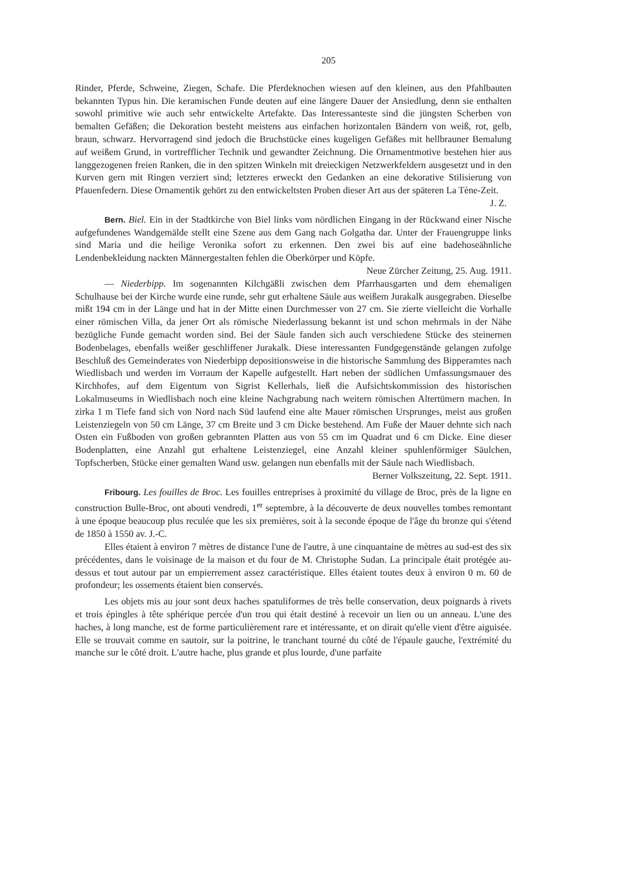205
Rinder, Pferde, Schweine, Ziegen, Schafe. Die Pferdeknochen wiesen auf den kleinen, aus den Pfahlbauten bekannten Typus hin. Die keramischen Funde deuten auf eine längere Dauer der Ansiedlung, denn sie enthalten sowohl primitive wie auch sehr entwickelte Artefakte. Das Interessanteste sind die jüngsten Scherben von bemalten Gefäßen; die Dekoration besteht meistens aus einfachen horizontalen Bändern von weiß, rot, gelb, braun, schwarz. Hervorragend sind jedoch die Bruchstücke eines kugeligen Gefäßes mit hellbrauner Bemalung auf weißem Grund, in vortrefflicher Technik und gewandter Zeichnung. Die Ornamentmotive bestehen hier aus langgezogenen freien Ranken, die in den spitzen Winkeln mit dreieckigen Netzwerkfeldern ausgesetzt und in den Kurven gern mit Ringen verziert sind; letzteres erweckt den Gedanken an eine dekorative Stilisierung von Pfauenfedern. Diese Ornamentik gehört zu den entwickeltsten Proben dieser Art aus der späteren La Tène-Zeit. J. Z.
Bern. Biel. Ein in der Stadtkirche von Biel links vom nördlichen Eingang in der Rückwand einer Nische aufgefundenes Wandgemälde stellt eine Szene aus dem Gang nach Golgatha dar. Unter der Frauengruppe links sind Maria und die heilige Veronika sofort zu erkennen. Den zwei bis auf eine badehoseähnliche Lendenbekleidung nackten Männergestalten fehlen die Oberkörper und Köpfe. Neue Zürcher Zeitung, 25. Aug. 1911.
— Niederbipp. Im sogenannten Kilchgäßli zwischen dem Pfarrhausgarten und dem ehemaligen Schulhause bei der Kirche wurde eine runde, sehr gut erhaltene Säule aus weißem Jurakalk ausgegraben. Dieselbe mißt 194 cm in der Länge und hat in der Mitte einen Durchmesser von 27 cm. Sie zierte vielleicht die Vorhalle einer römischen Villa, da jener Ort als römische Niederlassung bekannt ist und schon mehrmals in der Nähe bezügliche Funde gemacht worden sind. Bei der Säule fanden sich auch verschiedene Stücke des steinernen Bodenbelages, ebenfalls weißer geschliffener Jurakalk. Diese interessanten Fundgegenstände gelangen zufolge Beschluß des Gemeinderates von Niederbipp depositionsweise in die historische Sammlung des Bipperamtes nach Wiedlisbach und werden im Vorraum der Kapelle aufgestellt. Hart neben der südlichen Umfassungsmauer des Kirchhofes, auf dem Eigentum von Sigrist Kellerhals, ließ die Aufsichtskommission des historischen Lokalmuseums in Wiedlisbach noch eine kleine Nachgrabung nach weitern römischen Altertümern machen. In zirka 1 m Tiefe fand sich von Nord nach Süd laufend eine alte Mauer römischen Ursprunges, meist aus großen Leistenziegeln von 50 cm Länge, 37 cm Breite und 3 cm Dicke bestehend. Am Fuße der Mauer dehnte sich nach Osten ein Fußboden von großen gebrannten Platten aus von 55 cm im Quadrat und 6 cm Dicke. Eine dieser Bodenplatten, eine Anzahl gut erhaltene Leistenziegel, eine Anzahl kleiner spuhlenförmiger Säulchen, Topfscherben, Stücke einer gemalten Wand usw. gelangen nun ebenfalls mit der Säule nach Wiedlisbach. Berner Volkszeitung, 22. Sept. 1911.
Fribourg. Les fouilles de Broc. Les fouilles entreprises à proximité du village de Broc, près de la ligne en construction Bulle-Broc, ont abouti vendredi, 1<sup>er</sup> septembre, à la découverte de deux nouvelles tombes remontant à une époque beaucoup plus reculée que les six premières, soit à la seconde époque de l'âge du bronze qui s'étend de 1850 à 1550 av. J.-C.
Elles étaient à environ 7 mètres de distance l'une de l'autre, à une cinquantaine de mètres au sud-est des six précédentes, dans le voisinage de la maison et du four de M. Christophe Sudan. La principale était protégée au-dessus et tout autour par un empierrement assez caractéristique. Elles étaient toutes deux à environ 0 m. 60 de profondeur; les ossements étaient bien conservés.
Les objets mis au jour sont deux haches spatuliformes de très belle conservation, deux poignards à rivets et trois épingles à tête sphérique percée d'un trou qui était destiné à recevoir un lien ou un anneau. L'une des haches, à long manche, est de forme particulièrement rare et intéressante, et on dirait qu'elle vient d'être aiguisée. Elle se trouvait comme en sautoir, sur la poitrine, le tranchant tourné du côté de l'épaule gauche, l'extrémité du manche sur le côté droit. L'autre hache, plus grande et plus lourde, d'une parfaite